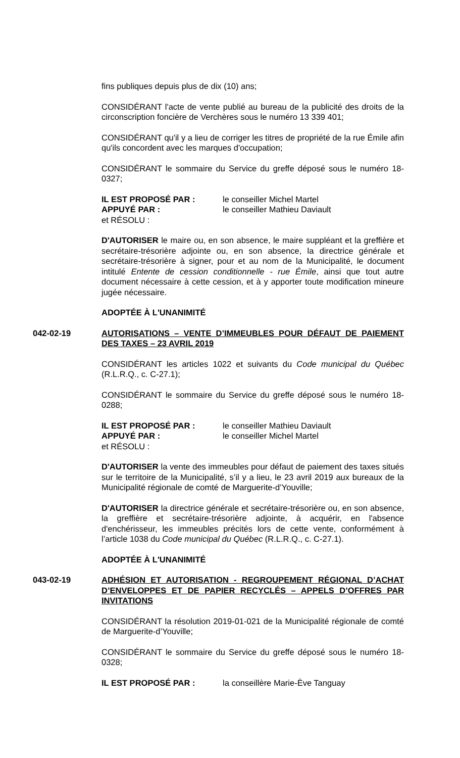fins publiques depuis plus de dix (10) ans;
CONSIDÉRANT l'acte de vente publié au bureau de la publicité des droits de la circonscription foncière de Verchères sous le numéro 13 339 401;
CONSIDÉRANT qu'il y a lieu de corriger les titres de propriété de la rue Émile afin qu'ils concordent avec les marques d'occupation;
CONSIDÉRANT le sommaire du Service du greffe déposé sous le numéro 18-0327;
IL EST PROPOSÉ PAR : le conseiller Michel Martel
APPUYÉ PAR : le conseiller Mathieu Daviault
et RÉSOLU :
D'AUTORISER le maire ou, en son absence, le maire suppléant et la greffière et secrétaire-trésorière adjointe ou, en son absence, la directrice générale et secrétaire-trésorière à signer, pour et au nom de la Municipalité, le document intitulé Entente de cession conditionnelle - rue Émile, ainsi que tout autre document nécessaire à cette cession, et à y apporter toute modification mineure jugée nécessaire.
ADOPTÉE À L'UNANIMITÉ
042-02-19 AUTORISATIONS – VENTE D’IMMEUBLES POUR DÉFAUT DE PAIEMENT DES TAXES – 23 AVRIL 2019
CONSIDÉRANT les articles 1022 et suivants du Code municipal du Québec (R.L.R.Q., c. C-27.1);
CONSIDÉRANT le sommaire du Service du greffe déposé sous le numéro 18-0288;
IL EST PROPOSÉ PAR : le conseiller Mathieu Daviault
APPUYÉ PAR : le conseiller Michel Martel
et RÉSOLU :
D'AUTORISER la vente des immeubles pour défaut de paiement des taxes situés sur le territoire de la Municipalité, s’il y a lieu, le 23 avril 2019 aux bureaux de la Municipalité régionale de comté de Marguerite-d’Youville;
D'AUTORISER la directrice générale et secrétaire-trésorière ou, en son absence, la greffière et secrétaire-trésorière adjointe, à acquérir, en l'absence d'enchérisseur, les immeubles précités lors de cette vente, conformément à l’article 1038 du Code municipal du Québec (R.L.R.Q., c. C-27.1).
ADOPTÉE À L'UNANIMITÉ
043-02-19 ADHÉSION ET AUTORISATION - REGROUPEMENT RÉGIONAL D’ACHAT D’ENVELOPPES ET DE PAPIER RECYCLÉS – APPELS D’OFFRES PAR INVITATIONS
CONSIDÉRANT la résolution 2019-01-021 de la Municipalité régionale de comté de Marguerite-d’Youville;
CONSIDÉRANT le sommaire du Service du greffe déposé sous le numéro 18-0328;
IL EST PROPOSÉ PAR : la conseillère Marie-Ève Tanguay